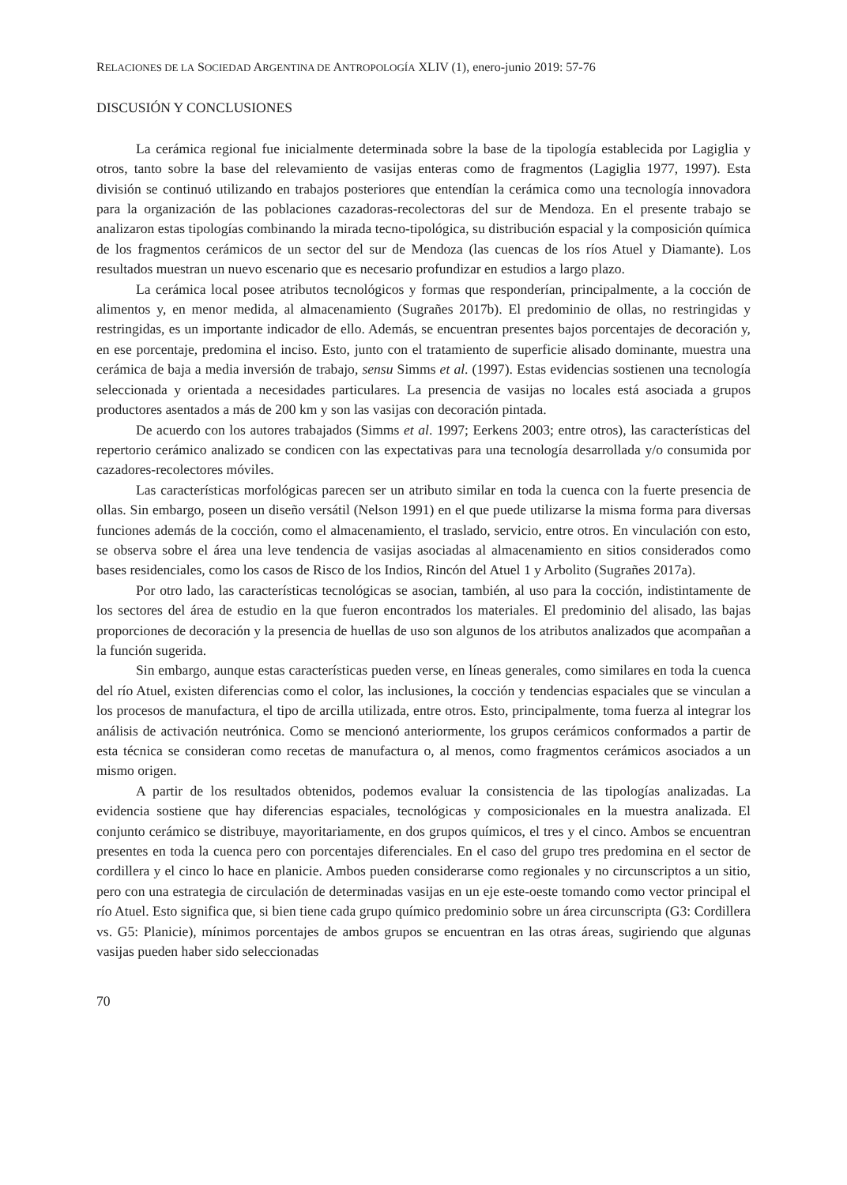RELACIONES DE LA SOCIEDAD ARGENTINA DE ANTROPOLOGÍA XLIV (1), enero-junio 2019: 57-76
DISCUSIÓN Y CONCLUSIONES
La cerámica regional fue inicialmente determinada sobre la base de la tipología establecida por Lagiglia y otros, tanto sobre la base del relevamiento de vasijas enteras como de fragmentos (Lagiglia 1977, 1997). Esta división se continuó utilizando en trabajos posteriores que entendían la cerámica como una tecnología innovadora para la organización de las poblaciones cazadoras-recolectoras del sur de Mendoza. En el presente trabajo se analizaron estas tipologías combinando la mirada tecno-tipológica, su distribución espacial y la composición química de los fragmentos cerámicos de un sector del sur de Mendoza (las cuencas de los ríos Atuel y Diamante). Los resultados muestran un nuevo escenario que es necesario profundizar en estudios a largo plazo.
La cerámica local posee atributos tecnológicos y formas que responderían, principalmente, a la cocción de alimentos y, en menor medida, al almacenamiento (Sugrañes 2017b). El predominio de ollas, no restringidas y restringidas, es un importante indicador de ello. Además, se encuentran presentes bajos porcentajes de decoración y, en ese porcentaje, predomina el inciso. Esto, junto con el tratamiento de superficie alisado dominante, muestra una cerámica de baja a media inversión de trabajo, sensu Simms et al. (1997). Estas evidencias sostienen una tecnología seleccionada y orientada a necesidades particulares. La presencia de vasijas no locales está asociada a grupos productores asentados a más de 200 km y son las vasijas con decoración pintada.
De acuerdo con los autores trabajados (Simms et al. 1997; Eerkens 2003; entre otros), las características del repertorio cerámico analizado se condicen con las expectativas para una tecnología desarrollada y/o consumida por cazadores-recolectores móviles.
Las características morfológicas parecen ser un atributo similar en toda la cuenca con la fuerte presencia de ollas. Sin embargo, poseen un diseño versátil (Nelson 1991) en el que puede utilizarse la misma forma para diversas funciones además de la cocción, como el almacenamiento, el traslado, servicio, entre otros. En vinculación con esto, se observa sobre el área una leve tendencia de vasijas asociadas al almacenamiento en sitios considerados como bases residenciales, como los casos de Risco de los Indios, Rincón del Atuel 1 y Arbolito (Sugrañes 2017a).
Por otro lado, las características tecnológicas se asocian, también, al uso para la cocción, indistintamente de los sectores del área de estudio en la que fueron encontrados los materiales. El predominio del alisado, las bajas proporciones de decoración y la presencia de huellas de uso son algunos de los atributos analizados que acompañan a la función sugerida.
Sin embargo, aunque estas características pueden verse, en líneas generales, como similares en toda la cuenca del río Atuel, existen diferencias como el color, las inclusiones, la cocción y tendencias espaciales que se vinculan a los procesos de manufactura, el tipo de arcilla utilizada, entre otros. Esto, principalmente, toma fuerza al integrar los análisis de activación neutrónica. Como se mencionó anteriormente, los grupos cerámicos conformados a partir de esta técnica se consideran como recetas de manufactura o, al menos, como fragmentos cerámicos asociados a un mismo origen.
A partir de los resultados obtenidos, podemos evaluar la consistencia de las tipologías analizadas. La evidencia sostiene que hay diferencias espaciales, tecnológicas y composicionales en la muestra analizada. El conjunto cerámico se distribuye, mayoritariamente, en dos grupos químicos, el tres y el cinco. Ambos se encuentran presentes en toda la cuenca pero con porcentajes diferenciales. En el caso del grupo tres predomina en el sector de cordillera y el cinco lo hace en planicie. Ambos pueden considerarse como regionales y no circunscriptos a un sitio, pero con una estrategia de circulación de determinadas vasijas en un eje este-oeste tomando como vector principal el río Atuel. Esto significa que, si bien tiene cada grupo químico predominio sobre un área circunscripta (G3: Cordillera vs. G5: Planicie), mínimos porcentajes de ambos grupos se encuentran en las otras áreas, sugiriendo que algunas vasijas pueden haber sido seleccionadas
70